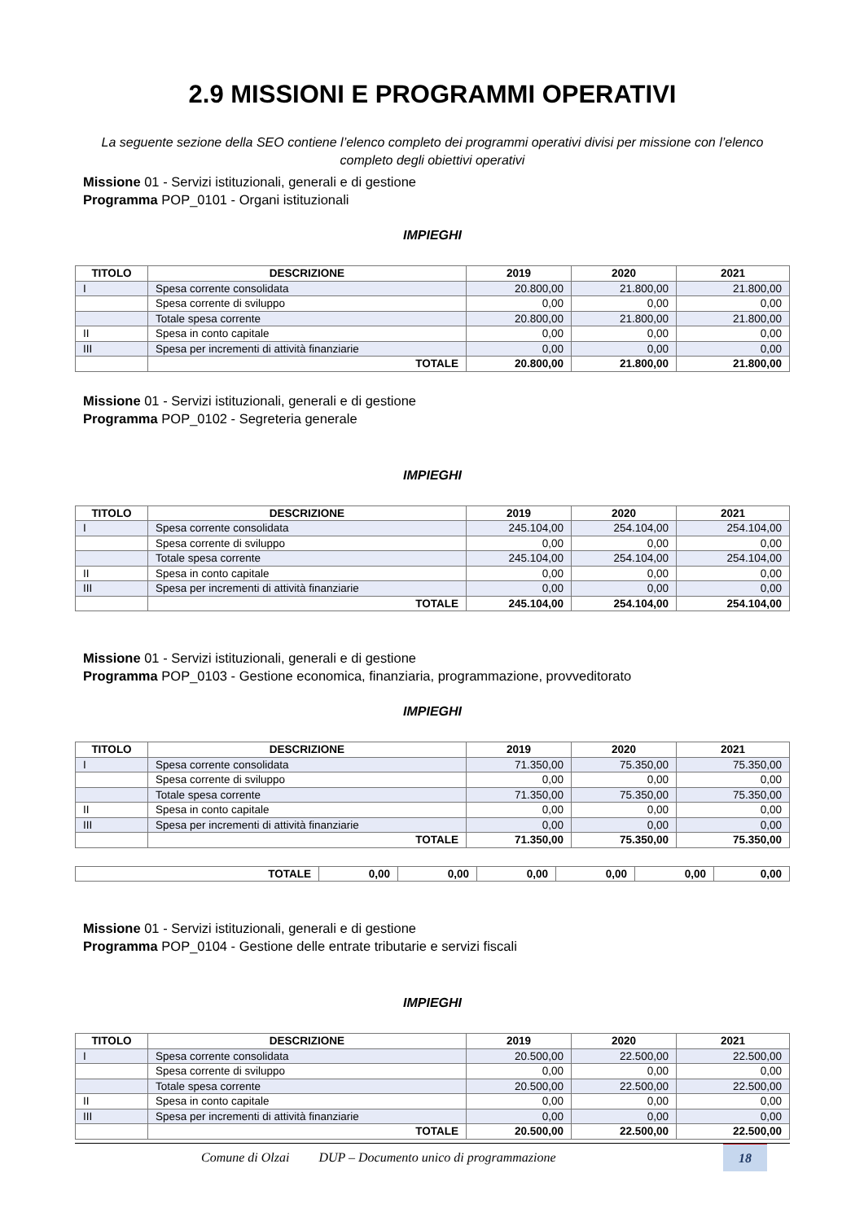2.9 MISSIONI E PROGRAMMI OPERATIVI
La seguente sezione della SEO contiene l’elenco completo dei programmi operativi divisi per missione con l’elenco completo degli obiettivi operativi
Missione 01 - Servizi istituzionali, generali e di gestione
Programma POP_0101 - Organi istituzionali
IMPIEGHI
| TITOLO | DESCRIZIONE | 2019 | 2020 | 2021 |
| --- | --- | --- | --- | --- |
| I | Spesa corrente consolidata | 20.800,00 | 21.800,00 | 21.800,00 |
| | Spesa corrente di sviluppo | 0,00 | 0,00 | 0,00 |
| | Totale spesa corrente | 20.800,00 | 21.800,00 | 21.800,00 |
| II | Spesa in conto capitale | 0,00 | 0,00 | 0,00 |
| III | Spesa per incrementi di attività finanziarie | 0,00 | 0,00 | 0,00 |
| | TOTALE | 20.800,00 | 21.800,00 | 21.800,00 |
Missione 01 - Servizi istituzionali, generali e di gestione
Programma POP_0102 - Segreteria generale
IMPIEGHI
| TITOLO | DESCRIZIONE | 2019 | 2020 | 2021 |
| --- | --- | --- | --- | --- |
| I | Spesa corrente consolidata | 245.104,00 | 254.104,00 | 254.104,00 |
| | Spesa corrente di sviluppo | 0,00 | 0,00 | 0,00 |
| | Totale spesa corrente | 245.104,00 | 254.104,00 | 254.104,00 |
| II | Spesa in conto capitale | 0,00 | 0,00 | 0,00 |
| III | Spesa per incrementi di attività finanziarie | 0,00 | 0,00 | 0,00 |
| | TOTALE | 245.104,00 | 254.104,00 | 254.104,00 |
Missione 01 - Servizi istituzionali, generali e di gestione
Programma POP_0103 - Gestione economica, finanziaria, programmazione, provveditorato
IMPIEGHI
| TITOLO | DESCRIZIONE | 2019 | 2020 | 2021 |
| --- | --- | --- | --- | --- |
| I | Spesa corrente consolidata | 71.350,00 | 75.350,00 | 75.350,00 |
| | Spesa corrente di sviluppo | 0,00 | 0,00 | 0,00 |
| | Totale spesa corrente | 71.350,00 | 75.350,00 | 75.350,00 |
| II | Spesa in conto capitale | 0,00 | 0,00 | 0,00 |
| III | Spesa per incrementi di attività finanziarie | 0,00 | 0,00 | 0,00 |
| | TOTALE | 71.350,00 | 75.350,00 | 75.350,00 |
| TOTALE | 0,00 | 0,00 | 0,00 | 0,00 | 0,00 | 0,00 |
Missione 01 - Servizi istituzionali, generali e di gestione
Programma POP_0104 - Gestione delle entrate tributarie e servizi fiscali
IMPIEGHI
| TITOLO | DESCRIZIONE | 2019 | 2020 | 2021 |
| --- | --- | --- | --- | --- |
| I | Spesa corrente consolidata | 20.500,00 | 22.500,00 | 22.500,00 |
| | Spesa corrente di sviluppo | 0,00 | 0,00 | 0,00 |
| | Totale spesa corrente | 20.500,00 | 22.500,00 | 22.500,00 |
| II | Spesa in conto capitale | 0,00 | 0,00 | 0,00 |
| III | Spesa per incrementi di attività finanziarie | 0,00 | 0,00 | 0,00 |
| | TOTALE | 20.500,00 | 22.500,00 | 22.500,00 |
Comune di Olzai DUP – Documento unico di programmazione
18